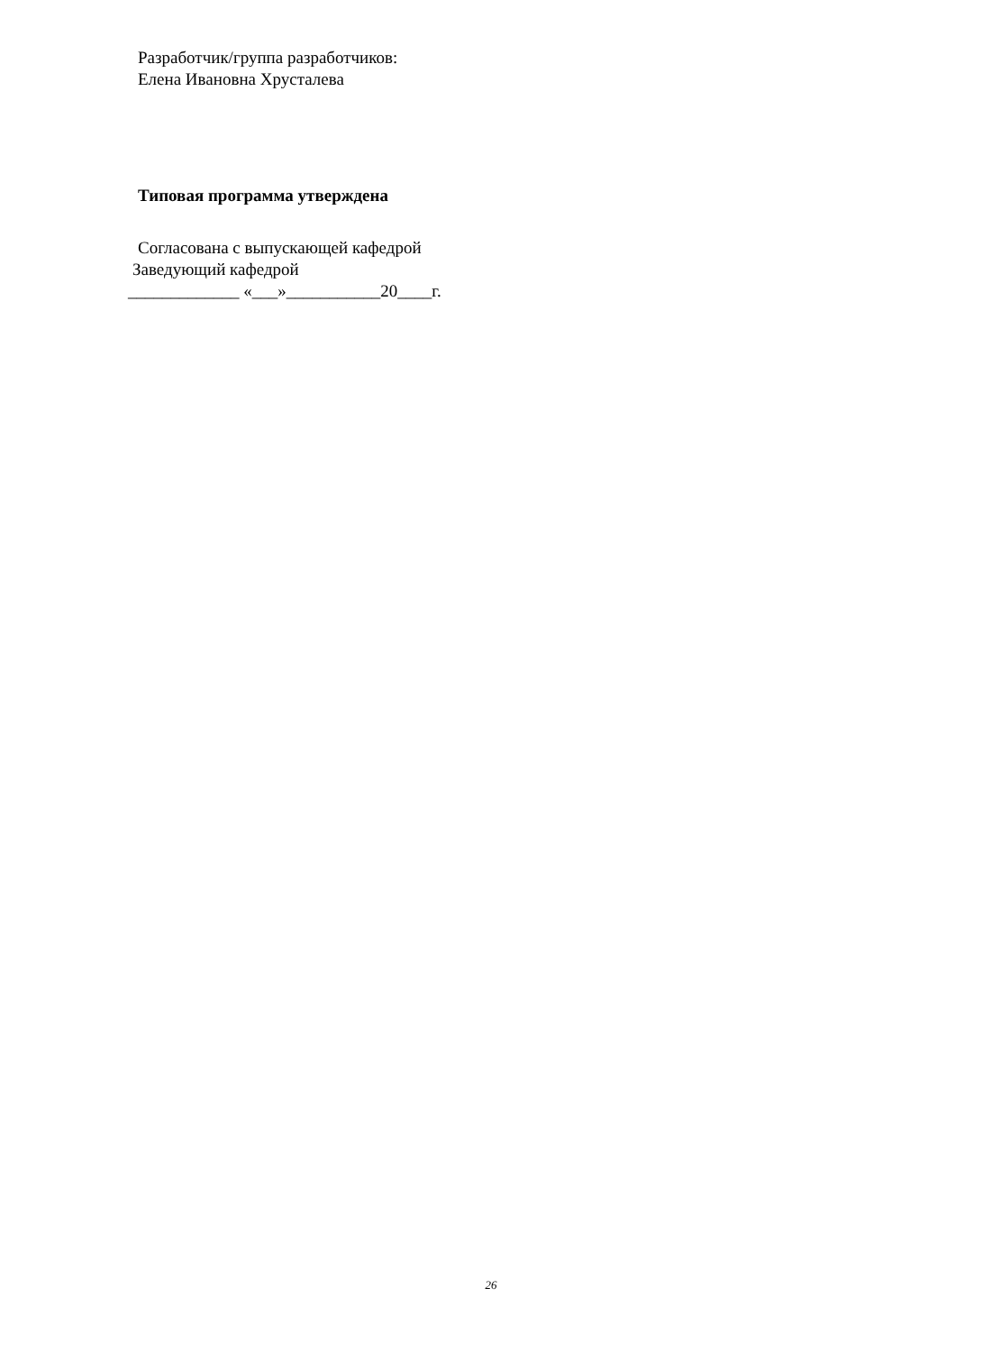Разработчик/группа разработчиков:
Елена Ивановна Хрусталева
Типовая программа утверждена
Согласована с выпускающей кафедрой
Заведующий кафедрой
_____________ «___»___________20____г.
26